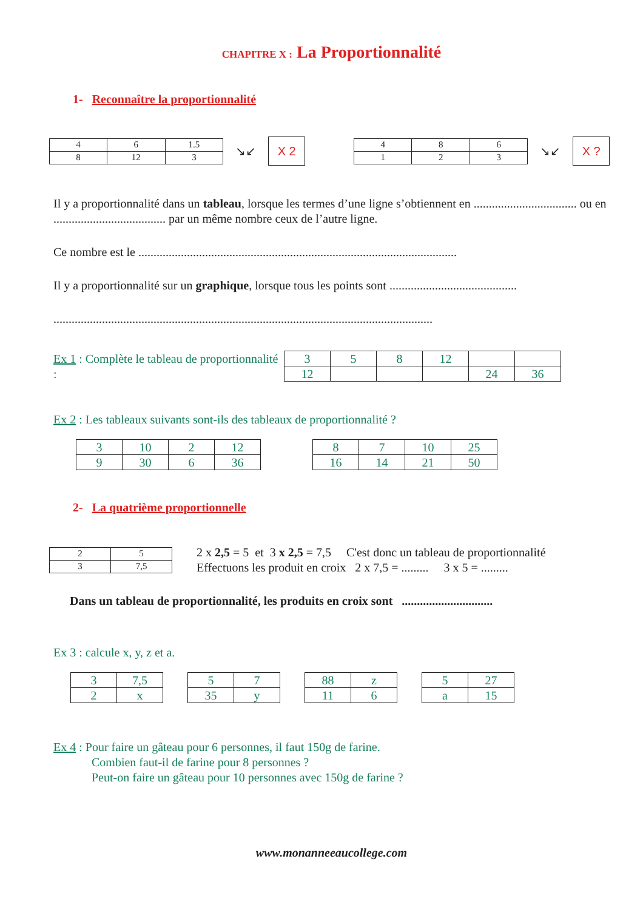CHAPITRE X : La Proportionnalité
1- Reconnaître la proportionnalité
| 4 | 6 | 1.5 |
| 8 | 12 | 3 |
↘↙
X 2
| 4 | 8 | 6 |
| 1 | 2 | 3 |
↘↙
X ?
Il y a proportionnalité dans un tableau, lorsque les termes d’une ligne s’obtiennent en .................................. ou en ..................................... par un même nombre ceux de l’autre ligne.
Ce nombre est le .........................................................................................................
Il y a proportionnalité sur un graphique, lorsque tous les points sont ..........................................
.............................................................................................................................
Ex 1 : Complète le tableau de proportionnalité :
| 3 | 5 | 8 | 12 | | |
| 12 | | | | 24 | 36 |
Ex 2 : Les tableaux suivants sont-ils des tableaux de proportionnalité ?
| 3 | 10 | 2 | 12 |
| 9 | 30 | 6 | 36 |
| 8 | 7 | 10 | 25 |
| 16 | 14 | 21 | 50 |
2- La quatrième proportionnelle
| 2 | 5 |
| 3 | 7,5 |
2 x 2,5 = 5 et 3 x 2,5 = 7,5 C'est donc un tableau de proportionnalité
Effectuons les produit en croix 2 x 7,5 = ......... 3 x 5 = .........
Dans un tableau de proportionnalité, les produits en croix sont ..............................
Ex 3 : calcule x, y, z et a.
| 3 | 7,5 |
| 2 | x |
| 5 | 7 |
| 35 | y |
| 88 | z |
| 11 | 6 |
| 5 | 27 |
| a | 15 |
Ex 4 : Pour faire un gâteau pour 6 personnes, il faut 150g de farine.
Combien faut-il de farine pour 8 personnes ?
Peut-on faire un gâteau pour 10 personnes avec 150g de farine ?
www.monanneeaucollege.com